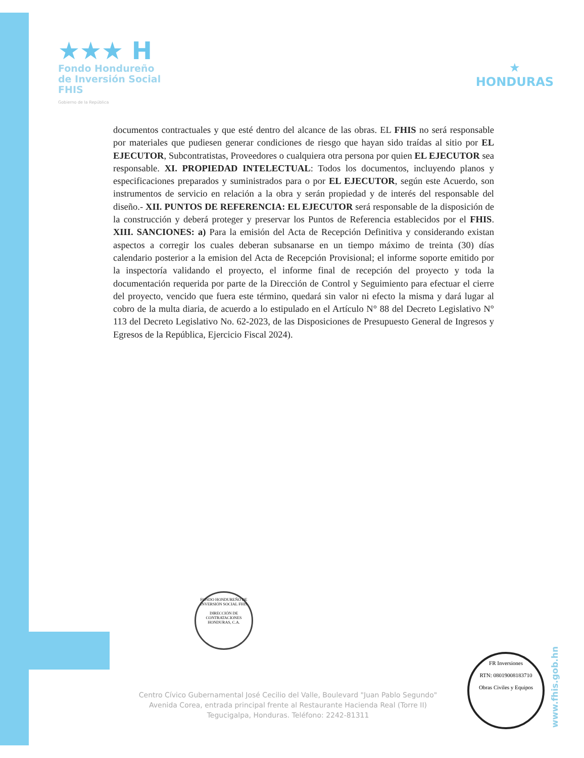★★★ H
Fondo Hondureño
de Inversión Social
FHIS
Gobierno de la República
★
HONDURAS
documentos contractuales y que esté dentro del alcance de las obras. EL FHIS no será responsable por materiales que pudiesen generar condiciones de riesgo que hayan sido traídas al sitio por EL EJECUTOR, Subcontratistas, Proveedores o cualquiera otra persona por quien EL EJECUTOR sea responsable. XI. PROPIEDAD INTELECTUAL: Todos los documentos, incluyendo planos y especificaciones preparados y suministrados para o por EL EJECUTOR, según este Acuerdo, son instrumentos de servicio en relación a la obra y serán propiedad y de interés del responsable del diseño.- XII. PUNTOS DE REFERENCIA: EL EJECUTOR será responsable de la disposición de la construcción y deberá proteger y preservar los Puntos de Referencia establecidos por el FHIS. XIII. SANCIONES: a) Para la emisión del Acta de Recepción Definitiva y considerando existan aspectos a corregir los cuales deberan subsanarse en un tiempo máximo de treinta (30) días calendario posterior a la emision del Acta de Recepción Provisional; el informe soporte emitido por la inspectoría validando el proyecto, el informe final de recepción del proyecto y toda la documentación requerida por parte de la Dirección de Control y Seguimiento para efectuar el cierre del proyecto, vencido que fuera este término, quedará sin valor ni efecto la misma y dará lugar al cobro de la multa diaria, de acuerdo a lo estipulado en el Artículo N° 88 del Decreto Legislativo N° 113 del Decreto Legislativo No. 62-2023, de las Disposiciones de Presupuesto General de Ingresos y Egresos de la República, Ejercicio Fiscal 2024).
FONDO HONDUREÑO DE INVERSIÓN SOCIAL FHIS
DIRECCIÓN DE CONTRATACIONES
HONDURAS, C.A.
Centro Cívico Gubernamental José Cecilio del Valle, Boulevard "Juan Pablo Segundo"
Avenida Corea, entrada principal frente al Restaurante Hacienda Real (Torre II)
Tegucigalpa, Honduras. Teléfono: 2242-81311
www.fhis.gob.hn
FR Inversiones
RTN: 08019008183710
Obras Civiles y Equipos